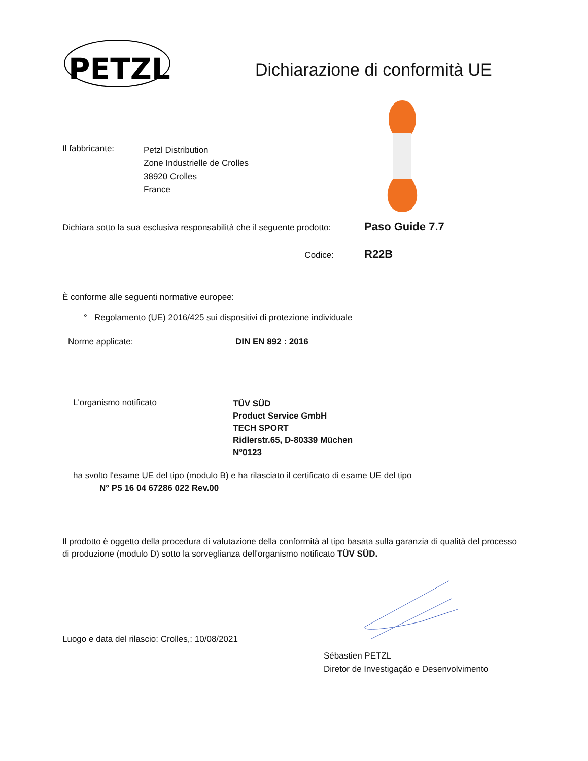PETZL
Dichiarazione di conformità UE
Il fabbricante:
Petzl Distribution
Zone Industrielle de Crolles
38920 Crolles
France
Dichiara sotto la sua esclusiva responsabilità che il seguente prodotto:
Paso Guide 7.7
Codice:
R22B
È conforme alle seguenti normative europee:
° Regolamento (UE) 2016/425 sui dispositivi di protezione individuale
Norme applicate: DIN EN 892 : 2016
L'organismo notificato
TÜV SÜD
Product Service GmbH
TECH SPORT
Ridlerstr.65, D-80339 Müchen
N°0123
ha svolto l'esame UE del tipo (modulo B) e ha rilasciato il certificato di esame UE del tipo
N° P5 16 04 67286 022 Rev.00
Il prodotto è oggetto della procedura di valutazione della conformità al tipo basata sulla garanzia di qualità del processo di produzione (modulo D) sotto la sorveglianza dell'organismo notificato TÜV SÜD.
Luogo e data del rilascio: Crolles,: 10/08/2021
Sébastien PETZL
Diretor de Investigação e Desenvolvimento